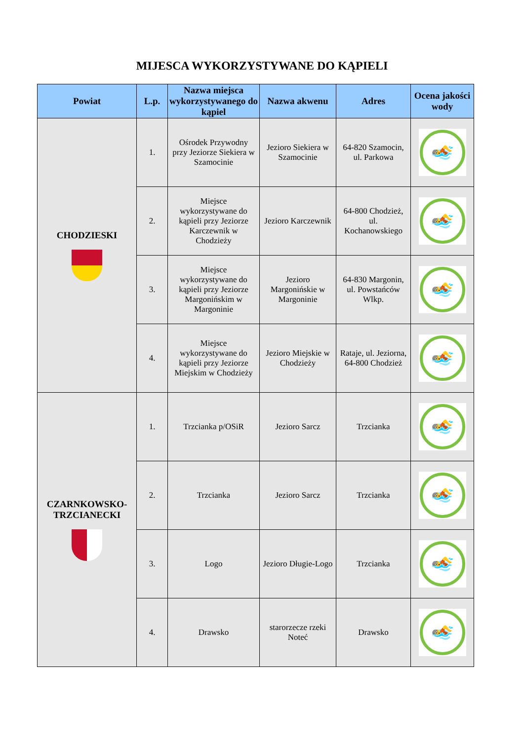MIJESCA WYKORZYSTYWANE DO KĄPIELI
| Powiat | L.p. | Nazwa miejsca wykorzystywanego do kąpiel | Nazwa akwenu | Adres | Ocena jakości wody |
| --- | --- | --- | --- | --- | --- |
| CHODZIESKI | 1. | Ośrodek Przywodny przy Jeziorze Siekiera w Szamocinie | Jezioro Siekiera w Szamocinie | 64-820 Szamocin, ul. Parkowa | 🏊 |
| | 2. | Miejsce wykorzystywane do kąpieli przy Jeziorze Karczewnik w Chodzieży | Jezioro Karczewnik | 64-800 Chodzież, ul. Kochanowskiego | 🏊 |
| | 3. | Miejsce wykorzystywane do kąpieli przy Jeziorze Margonińskim w Margoninie | Jezioro Margonińskie w Margoninie | 64-830 Margonin, ul. Powstańców Wlkp. | 🏊 |
| | 4. | Miejsce wykorzystywane do kąpieli przy Jeziorze Miejskim w Chodzieży | Jezioro Miejskie w Chodzieży | Rataje, ul. Jeziorna, 64-800 Chodzież | 🏊 |
| CZARNKOWSKO-TRZCIANECKI | 1. | Trzcianka p/OSiR | Jezioro Sarcz | Trzcianka | 🏊 |
| | 2. | Trzcianka | Jezioro Sarcz | Trzcianka | 🏊 |
| | 3. | Logo | Jezioro Długie-Logo | Trzcianka | 🏊 |
| | 4. | Drawsko | starorzecze rzeki Noteć | Drawsko | 🏊 |